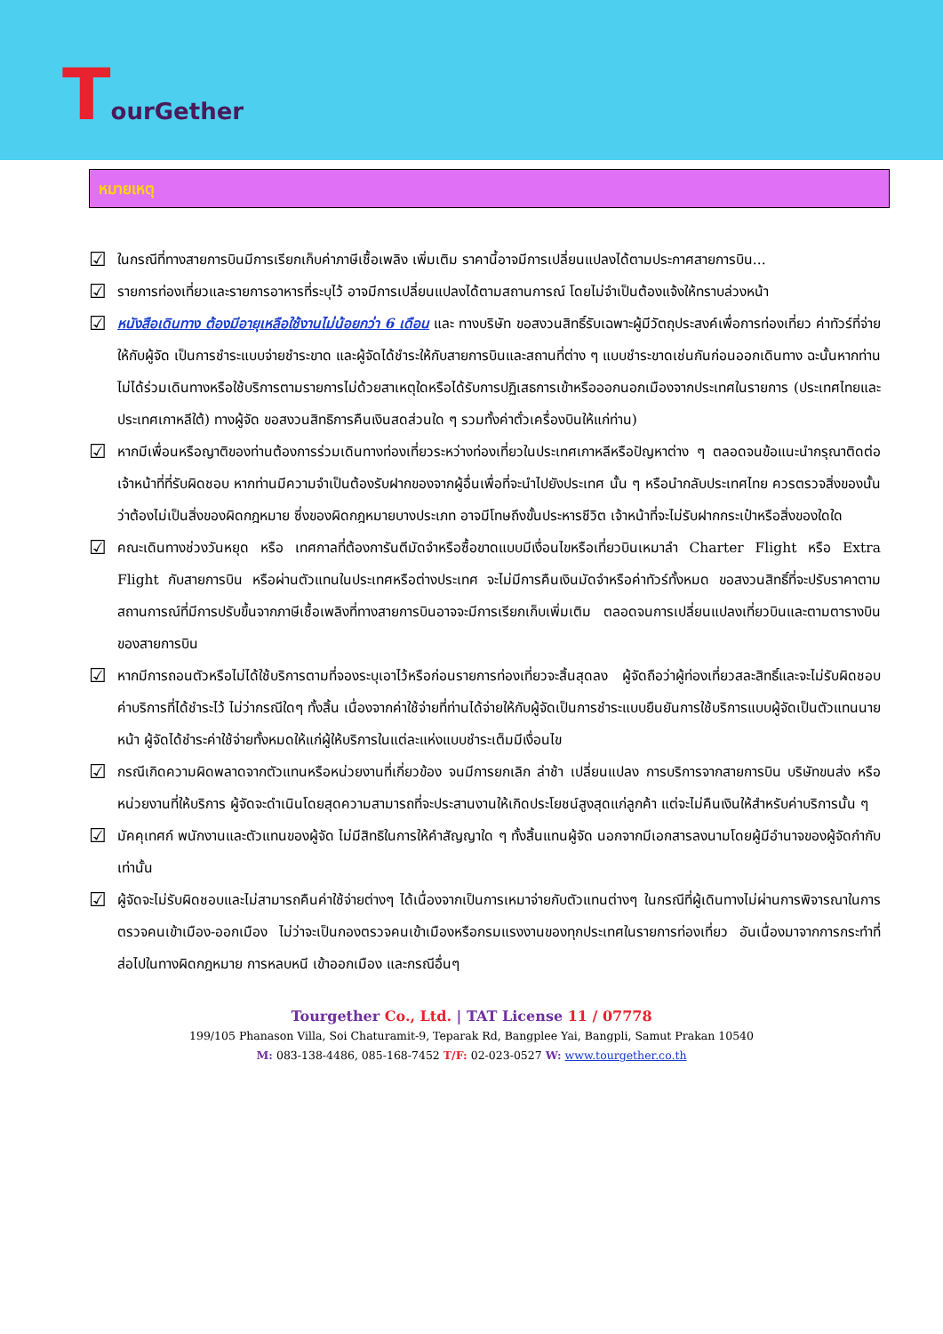TourGether
หมายเหตุ
☑ ในกรณีที่ทางสายการบินมีการเรียกเก็บค่าภาษีเชื้อเพลิง เพิ่มเติม ราคานี้อาจมีการเปลี่ยนแปลงได้ตามประกาศสายการบิน...
☑ รายการท่องเที่ยวและรายการอาหารที่ระบุไว้ อาจมีการเปลี่ยนแปลงได้ตามสถานการณ์ โดยไม่จำเป็นต้องแจ้งให้ทราบล่วงหน้า
☑ หนังสือเดินทาง ต้องมีอายุเหลือใช้งานไม่น้อยกว่า 6 เดือน และ ทางบริษัท ขอสงวนสิทธิ์รับเฉพาะผู้มีวัตถุประสงค์เพื่อการท่องเที่ยว ค่าทัวร์ที่จ่ายให้กับผู้จัด เป็นการชำระแบบจ่ายชำระขาด และผู้จัดได้ชำระให้กับสายการบินและสถานที่ต่าง ๆ แบบชำระขาดเช่นกันก่อนออกเดินทาง ฉะนั้นหากท่านไม่ได้ร่วมเดินทางหรือใช้บริการตามรายการไม่ด้วยสาเหตุใดหรือได้รับการปฏิเสธการเข้าหรือออกนอกเมืองจากประเทศในรายการ (ประเทศไทยและประเทศเกาหลีใต้) ทางผู้จัด ขอสงวนสิทธิการคืนเงินสดส่วนใด ๆ รวมทั้งค่าตั๋วเครื่องบินให้แก่ท่าน)
☑ หากมีเพื่อนหรือญาติของท่านต้องการร่วมเดินทางท่องเที่ยวระหว่างท่องเที่ยวในประเทศเกาหลีหรือปัญหาต่าง ๆ ตลอดจนข้อแนะนำกรุณาติดต่อเจ้าหน้าที่ที่รับผิดชอบ หากท่านมีความจำเป็นต้องรับฝากของจากผู้อื่นเพื่อที่จะนำไปยังประเทศ นั้น ๆ หรือนำกลับประเทศไทย ควรตรวจสิ่งของนั้นว่าต้องไม่เป็นสิ่งของผิดกฎหมาย ซึ่งของผิดกฎหมายบางประเภท อาจมีโทษถึงขั้นประหารชีวิต เจ้าหน้าที่จะไม่รับฝากกระเป๋าหรือสิ่งของใดใด
☑ คณะเดินทางช่วงวันหยุด หรือ เทศกาลที่ต้องการันตีมัดจำหรือซื้อขาดแบบมีเงื่อนไขหรือเที่ยวบินเหมาลำ Charter Flight หรือ Extra Flight กับสายการบิน หรือผ่านตัวแทนในประเทศหรือต่างประเทศ จะไม่มีการคืนเงินมัดจำหรือค่าทัวร์ทั้งหมด ขอสงวนสิทธิ์ที่จะปรับราคาตามสถานการณ์ที่มีการปรับขึ้นจากภาษีเชื้อเพลิงที่ทางสายการบินอาจจะมีการเรียกเก็บเพิ่มเติม ตลอดจนการเปลี่ยนแปลงเที่ยวบินและตามตารางบินของสายการบิน
☑ หากมีการถอนตัวหรือไม่ได้ใช้บริการตามที่จองระบุเอาไว้หรือก่อนรายการท่องเที่ยวจะสิ้นสุดลง ผู้จัดถือว่าผู้ท่องเที่ยวสละสิทธิ์และจะไม่รับผิดชอบค่าบริการที่ได้ชำระไว้ ไม่ว่ากรณีใดๆ ทั้งสิ้น เนื่องจากค่าใช้จ่ายที่ท่านได้จ่ายให้กับผู้จัดเป็นการชำระแบบยืนยันการใช้บริการแบบผู้จัดเป็นตัวแทนนายหน้า ผู้จัดได้ชำระค่าใช้จ่ายทั้งหมดให้แก่ผู้ให้บริการในแต่ละแห่งแบบชำระเต็มมีเงื่อนไข
☑ กรณีเกิดความผิดพลาดจากตัวแทนหรือหน่วยงานที่เกี่ยวข้อง จนมีการยกเลิก ล่าช้า เปลี่ยนแปลง การบริการจากสายการบิน บริษัทขนส่ง หรือ หน่วยงานที่ให้บริการ ผู้จัดจะดำเนินโดยสุดความสามารถที่จะประสานงานให้เกิดประโยชน์สูงสุดแก่ลูกค้า แต่จะไม่คืนเงินให้สำหรับค่าบริการนั้น ๆ
☑ มัคคุเทศก์ พนักงานและตัวแทนของผู้จัด ไม่มีสิทธิในการให้คำสัญญาใด ๆ ทั้งสิ้นแทนผู้จัด นอกจากมีเอกสารลงนามโดยผู้มีอำนาจของผู้จัดกำกับเท่านั้น
☑ ผู้จัดจะไม่รับผิดชอบและไม่สามารถคืนค่าใช้จ่ายต่างๆ ได้เนื่องจากเป็นการเหมาจ่ายกับตัวแทนต่างๆ ในกรณีที่ผู้เดินทางไม่ผ่านการพิจารณาในการตรวจคนเข้าเมือง-ออกเมือง ไม่ว่าจะเป็นกองตรวจคนเข้าเมืองหรือกรมแรงงานของทุกประเทศในรายการท่องเที่ยว อันเนื่องมาจากการกระทำที่ส่อไปในทางผิดกฎหมาย การหลบหนี เข้าออกเมือง และกรณีอื่นๆ
Tourgether Co., Ltd. | TAT License 11 / 07778
199/105 Phanason Villa, Soi Chaturamit-9, Teparak Rd, Bangplee Yai, Bangpli, Samut Prakan 10540
M: 083-138-4486, 085-168-7452 T/F: 02-023-0527 W: www.tourgether.co.th